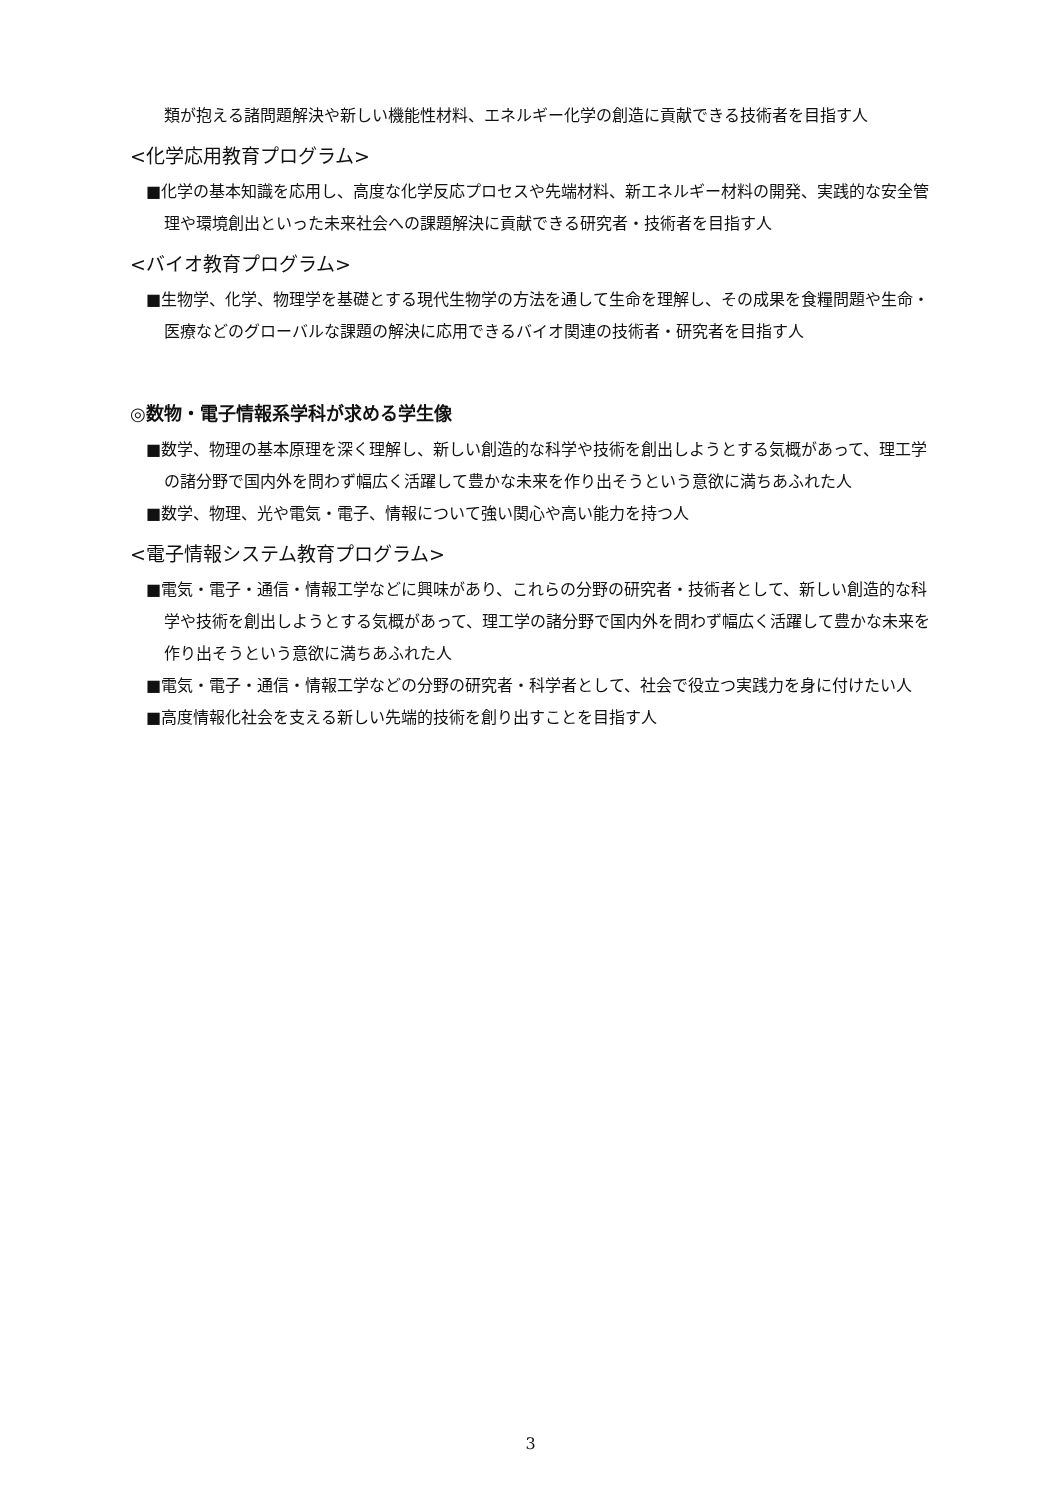類が抱える諸問題解決や新しい機能性材料、エネルギー化学の創造に貢献できる技術者を目指す人
<化学応用教育プログラム>
■化学の基本知識を応用し、高度な化学反応プロセスや先端材料、新エネルギー材料の開発、実践的な安全管理や環境創出といった未来社会への課題解決に貢献できる研究者・技術者を目指す人
<バイオ教育プログラム>
■生物学、化学、物理学を基礎とする現代生物学の方法を通して生命を理解し、その成果を食糧問題や生命・医療などのグローバルな課題の解決に応用できるバイオ関連の技術者・研究者を目指す人
◎数物・電子情報系学科が求める学生像
■数学、物理の基本原理を深く理解し、新しい創造的な科学や技術を創出しようとする気概があって、理工学の諸分野で国内外を問わず幅広く活躍して豊かな未来を作り出そうという意欲に満ちあふれた人
■数学、物理、光や電気・電子、情報について強い関心や高い能力を持つ人
<電子情報システム教育プログラム>
■電気・電子・通信・情報工学などに興味があり、これらの分野の研究者・技術者として、新しい創造的な科学や技術を創出しようとする気概があって、理工学の諸分野で国内外を問わず幅広く活躍して豊かな未来を作り出そうという意欲に満ちあふれた人
■電気・電子・通信・情報工学などの分野の研究者・科学者として、社会で役立つ実践力を身に付けたい人
■高度情報化社会を支える新しい先端的技術を創り出すことを目指す人
3